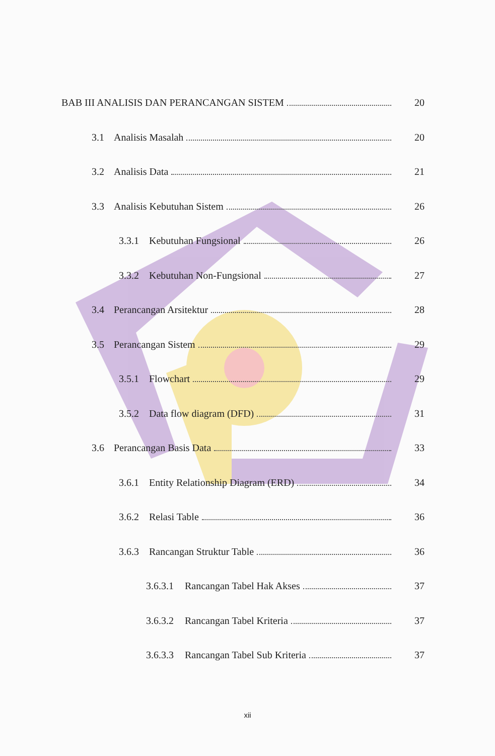BAB III ANALISIS DAN PERANCANGAN SISTEM
20
3.1 Analisis Masalah 20
3.2 Analisis Data 21
3.3 Analisis Kebutuhan Sistem 26
3.3.1 Kebutuhan Fungsional 26
3.3.2 Kebutuhan Non-Fungsional 27
3.4 Perancangan Arsitektur 28
3.5 Perancangan Sistem 29
3.5.1 Flowchart 29
3.5.2 Data flow diagram (DFD) 31
3.6 Perancangan Basis Data 33
3.6.1 Entity Relationship Diagram (ERD)
34
3.6.2 Relasi Table 36
3.6.3 Rancangan Struktur Table 36
3.6.3.1
Rancangan Tabel Hak Akses 37
3.6.3.2
Rancangan Tabel Kriteria 37
3.6.3.3
Rancangan Tabel Sub Kriteria 37
xii